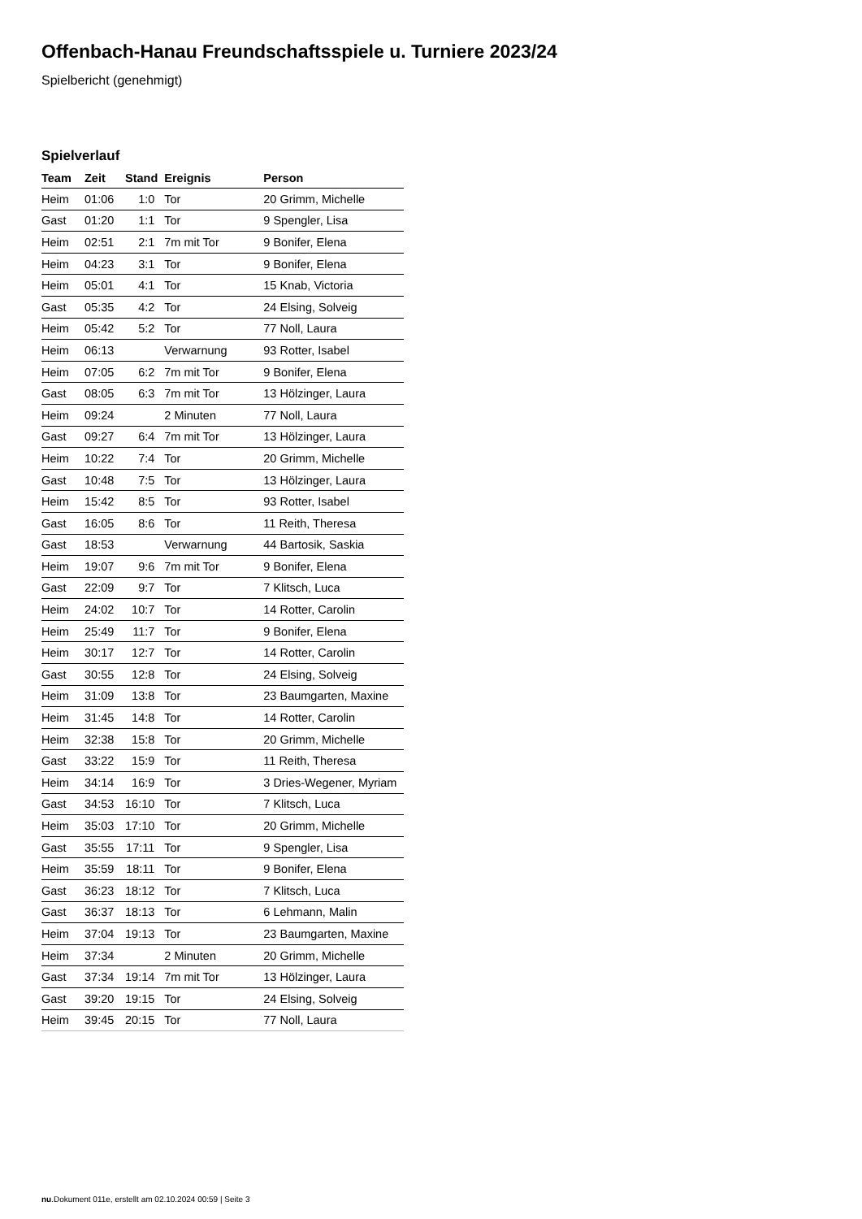Offenbach-Hanau Freundschaftsspiele u. Turniere 2023/24
Spielbericht (genehmigt)
Spielverlauf
| Team | Zeit | Stand | Ereignis | Person |
| --- | --- | --- | --- | --- |
| Heim | 01:06 | 1:0 | Tor | 20 Grimm, Michelle |
| Gast | 01:20 | 1:1 | Tor | 9 Spengler, Lisa |
| Heim | 02:51 | 2:1 | 7m mit Tor | 9 Bonifer, Elena |
| Heim | 04:23 | 3:1 | Tor | 9 Bonifer, Elena |
| Heim | 05:01 | 4:1 | Tor | 15 Knab, Victoria |
| Gast | 05:35 | 4:2 | Tor | 24 Elsing, Solveig |
| Heim | 05:42 | 5:2 | Tor | 77 Noll, Laura |
| Heim | 06:13 | | Verwarnung | 93 Rotter, Isabel |
| Heim | 07:05 | 6:2 | 7m mit Tor | 9 Bonifer, Elena |
| Gast | 08:05 | 6:3 | 7m mit Tor | 13 Hölzinger, Laura |
| Heim | 09:24 | | 2 Minuten | 77 Noll, Laura |
| Gast | 09:27 | 6:4 | 7m mit Tor | 13 Hölzinger, Laura |
| Heim | 10:22 | 7:4 | Tor | 20 Grimm, Michelle |
| Gast | 10:48 | 7:5 | Tor | 13 Hölzinger, Laura |
| Heim | 15:42 | 8:5 | Tor | 93 Rotter, Isabel |
| Gast | 16:05 | 8:6 | Tor | 11 Reith, Theresa |
| Gast | 18:53 | | Verwarnung | 44 Bartosik, Saskia |
| Heim | 19:07 | 9:6 | 7m mit Tor | 9 Bonifer, Elena |
| Gast | 22:09 | 9:7 | Tor | 7 Klitsch, Luca |
| Heim | 24:02 | 10:7 | Tor | 14 Rotter, Carolin |
| Heim | 25:49 | 11:7 | Tor | 9 Bonifer, Elena |
| Heim | 30:17 | 12:7 | Tor | 14 Rotter, Carolin |
| Gast | 30:55 | 12:8 | Tor | 24 Elsing, Solveig |
| Heim | 31:09 | 13:8 | Tor | 23 Baumgarten, Maxine |
| Heim | 31:45 | 14:8 | Tor | 14 Rotter, Carolin |
| Heim | 32:38 | 15:8 | Tor | 20 Grimm, Michelle |
| Gast | 33:22 | 15:9 | Tor | 11 Reith, Theresa |
| Heim | 34:14 | 16:9 | Tor | 3 Dries-Wegener, Myriam |
| Gast | 34:53 | 16:10 | Tor | 7 Klitsch, Luca |
| Heim | 35:03 | 17:10 | Tor | 20 Grimm, Michelle |
| Gast | 35:55 | 17:11 | Tor | 9 Spengler, Lisa |
| Heim | 35:59 | 18:11 | Tor | 9 Bonifer, Elena |
| Gast | 36:23 | 18:12 | Tor | 7 Klitsch, Luca |
| Gast | 36:37 | 18:13 | Tor | 6 Lehmann, Malin |
| Heim | 37:04 | 19:13 | Tor | 23 Baumgarten, Maxine |
| Heim | 37:34 | | 2 Minuten | 20 Grimm, Michelle |
| Gast | 37:34 | 19:14 | 7m mit Tor | 13 Hölzinger, Laura |
| Gast | 39:20 | 19:15 | Tor | 24 Elsing, Solveig |
| Heim | 39:45 | 20:15 | Tor | 77 Noll, Laura |
nu.Dokument 011e, erstellt am 02.10.2024 00:59 | Seite 3